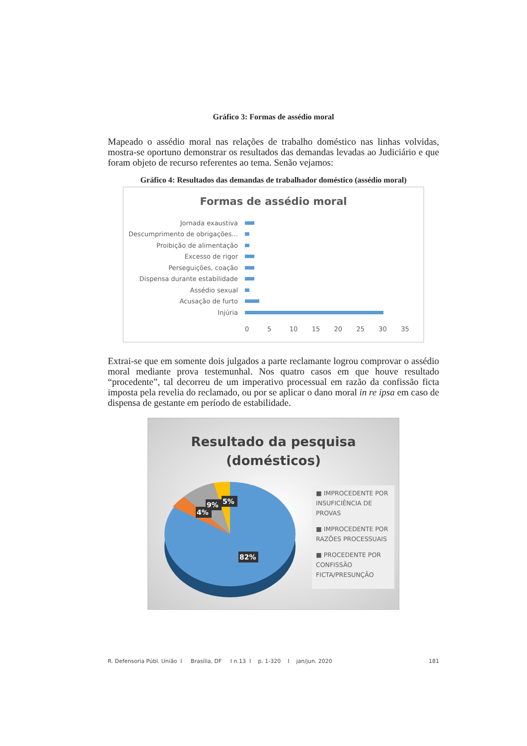Gráfico 3: Formas de assédio moral
Mapeado o assédio moral nas relações de trabalho doméstico nas linhas volvidas, mostra-se oportuno demonstrar os resultados das demandas levadas ao Judiciário e que foram objeto de recurso referentes ao tema. Senão vejamos:
Gráfico 4: Resultados das demandas de trabalhador doméstico (assédio moral)
Formas de assédio moral
Jornada exaustiva
Descumprimento de obrigações...
Proibição de alimentação
Excesso de rigor
Perseguições, coação
Dispensa durante estabilidade
Assédio sexual
Acusação de furto
Injúria
0 5 10 15 20 25 30 35
Extrai-se que em somente dois julgados a parte reclamante logrou comprovar o assédio moral mediante prova testemunhal. Nos quatro casos em que houve resultado “procedente”, tal decorreu de um imperativo processual em razão da confissão ficta imposta pela revelia do reclamado, ou por se aplicar o dano moral in re ipsa em caso de dispensa de gestante em período de estabilidade.
Resultado da pesquisa
(domésticos)
4%
9%
5%
82%
■ IMPROCEDENTE POR INSUFICIÊNCIA DE PROVAS
■ IMPROCEDENTE POR RAZÕES PROCESSUAIS
■ PROCEDENTE POR CONFISSÃO FICTA/PRESUNÇÃO
R. Defensoria Públ. União I Brasília, DF I n.13 I p. 1-320 I jan/jun. 2020 181